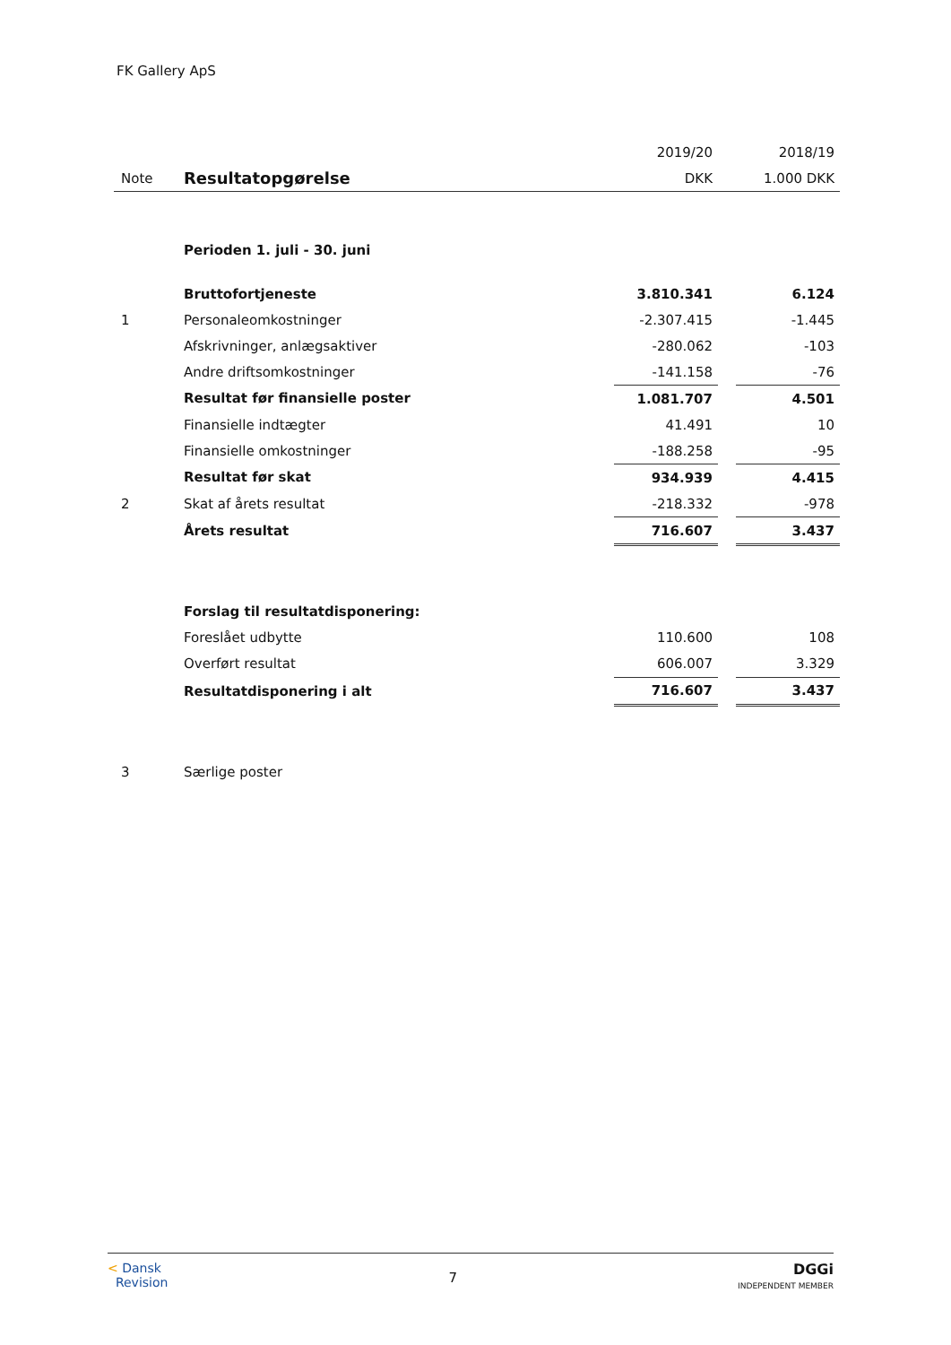FK Gallery ApS
| | | 2019/20 | | 2018/19 |
| --- | --- | --- | --- | --- |
| Note | Resultatopgørelse | DKK | | 1.000 DKK |
| | Perioden 1. juli - 30. juni | | | |
| | Bruttofortjeneste | 3.810.341 | | 6.124 |
| 1 | Personaleomkostninger | -2.307.415 | | -1.445 |
| | Afskrivninger, anlægsaktiver | -280.062 | | -103 |
| | Andre driftsomkostninger | -141.158 | | -76 |
| | Resultat før finansielle poster | 1.081.707 | | 4.501 |
| | Finansielle indtægter | 41.491 | | 10 |
| | Finansielle omkostninger | -188.258 | | -95 |
| | Resultat før skat | 934.939 | | 4.415 |
| 2 | Skat af årets resultat | -218.332 | | -978 |
| | Årets resultat | 716.607 | | 3.437 |
| | Forslag til resultatdisponering: | | | |
| | Foreslået udbytte | 110.600 | | 108 |
| | Overført resultat | 606.007 | | 3.329 |
| | Resultatdisponering i alt | 716.607 | | 3.437 |
| 3 | Særlige poster | | | |
< Dansk
Revision
7
DGGi
INDEPENDENT MEMBER